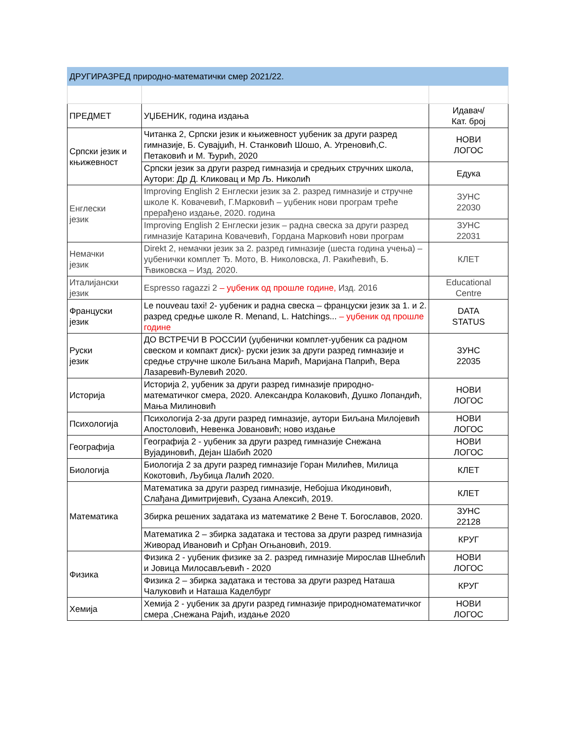| ДРУГИРАЗРЕД природно-математички смер 2021/22. | | |
| ПРЕДМЕТ | УЏБЕНИК, година издања | Идавач/ Кат. број |
| Српски језик и књижевност | Читанка 2, Српски језик и књижевност уџбеник за други разред гимназије, Б. Сувајџић, Н. Станковић Шошо, А. Угреновић,С. Петаковић и М. Ђурић, 2020 | НОВИ ЛОГОС |
| | Српски језик за други разред гимназија и средњих стручних школа, Аутори: Др Д. Кликовац и Мр Љ. Николић | Едука |
| Енглески језик | Improving English 2 Енглески језик за 2. разред гимназије и стручне школе К. Ковачевић, Г.Марковић – уџбеник нови програм треће прерађено издање, 2020. година | ЗУНС 22030 |
| | Improving English 2 Енглески језик – радна свеска за други разред гимназије Катарина Ковачевић, Гордана Марковић нови програм | ЗУНС 22031 |
| Немачки језик | Direkt 2, немачки језик за 2. разред гимназије (шеста година учења) – уџбенички комплет Ђ. Мото, В. Николовска, Л. Ракићевић, Б. Ћвиковска – Изд. 2020. | КЛЕТ |
| Италијански језик | Espresso ragazzi 2 – уџбеник од прошле године, Изд. 2016 | Educational Centre |
| Француски језик | Le nouveau taxi! 2- уџбеник и радна свеска – француски језик за 1. и 2. разред средње школе R. Menand, L. Hatchings... – уџбеник од прошле године | DATA STATUS |
| Руски језик | ДО ВСТРЕЧИ В РОССИИ (уџбенички комплет-уџбеник са радном свеском и компакт диск)- руски језик за други разред гимназије и средње стручне школе Биљана Марић, Маријана Папрић, Вера Лазаревић-Вулевић 2020. | ЗУНС 22035 |
| Историја | Историја 2, уџбеник за други разред гимназије природно-математичког смера, 2020. Александра Колаковић, Душко Лопандић, Мања Милиновић | НОВИ ЛОГОС |
| Психологија | Психологија 2-за други разред гимназије, аутори Биљана Милојевић Апостоловић, Невенка Јовановић; ново издање | НОВИ ЛОГОС |
| Географија | Географија 2 - уџбеник за други разред гимназије Снежана Вујадиновић, Дејан Шабић 2020 | НОВИ ЛОГОС |
| Биологија | Биологија 2 за други разред гимназије Горан Милићев, Милица Кокотовић, Љубица Лалић 2020. | КЛЕТ |
| Математика | Математика за други разред гимназије, Небојша Икодиновић, Слађана Димитријевић, Сузана Алексић, 2019. | КЛЕТ |
| | Збирка решених задатака из математике 2 Вене Т. Богославов, 2020. | ЗУНС 22128 |
| | Математика 2 – збирка задатака и тестова за други разред гимназија Живорад Ивановић и Срђан Огњановић, 2019. | КРУГ |
| Физика | Физика 2 - уџбеник физике за 2. разред гимназије Мирослав Шнеблић и Јовица Милосављевић - 2020 | НОВИ ЛОГОС |
| | Физика 2 – збирка задатака и тестова за други разред Наташа Чалуковић и Наташа Каделбург | КРУГ |
| Хемија | Хемија 2 - уџбеник за други разред гимназије природноматематичког смера ,Снежана Рајић, издање 2020 | НОВИ ЛОГОС |